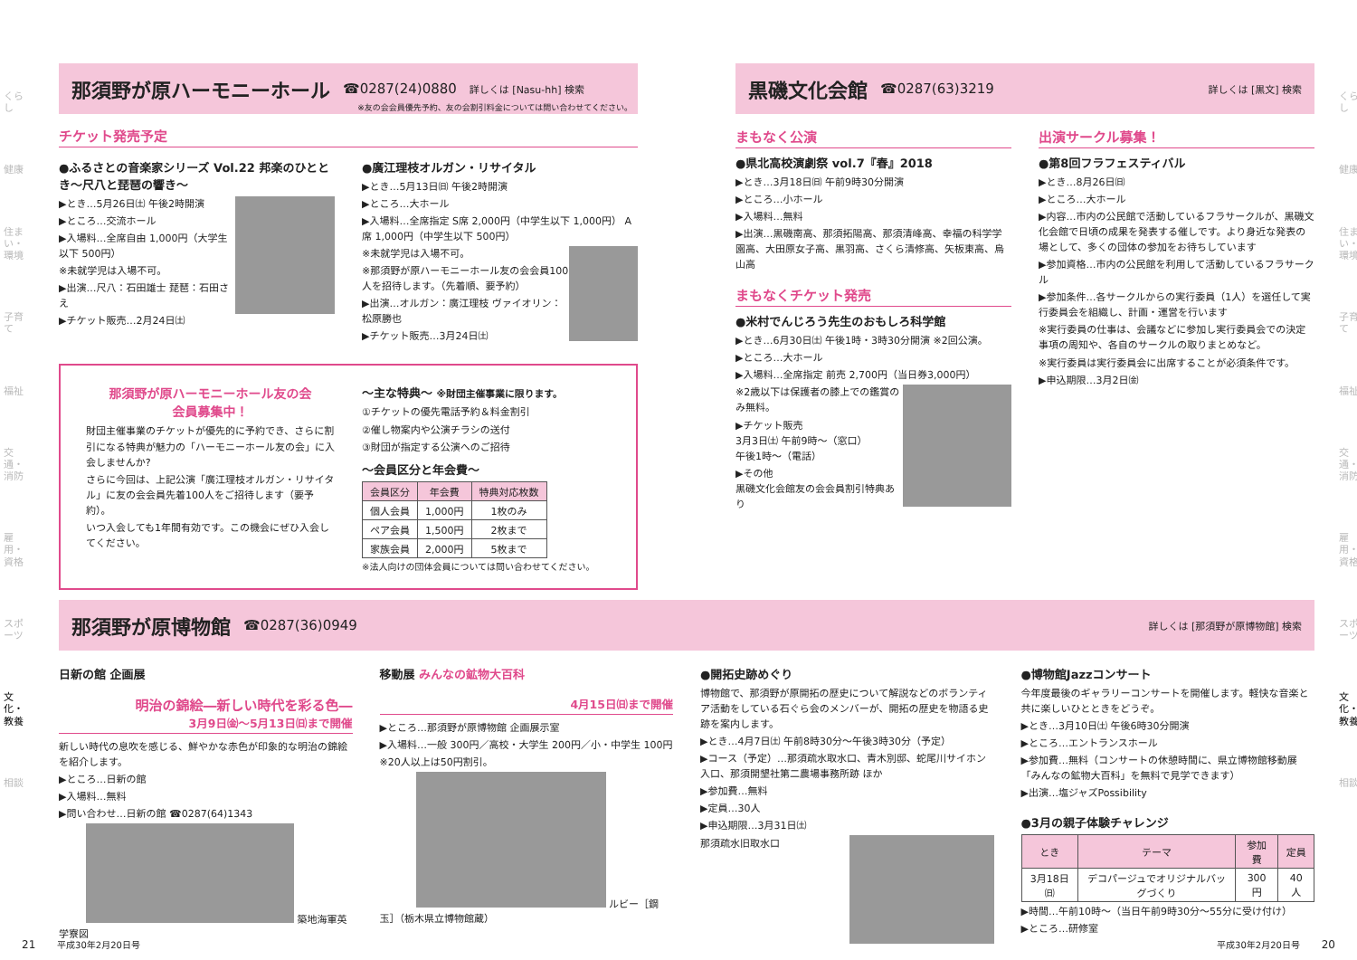くらし
健康
住まい・環境
子育て
福祉
交通・消防
雇用・資格
スポーツ
文化・教養
相談
くらし
健康
住まい・環境
子育て
福祉
交通・消防
雇用・資格
スポーツ
文化・教養
相談
那須野が原ハーモニーホール
☎0287(24)0880 詳しくは [Nasu-hh] 検索
※友の会会員優先予約、友の会割引料金については問い合わせてください。
チケット発売予定
●ふるさとの音楽家シリーズ Vol.22 邦楽のひととき～尺八と琵琶の響き～
▶とき…5月26日㈯ 午後2時開演
▶ところ…交流ホール
▶入場料…全席自由 1,000円（大学生以下 500円）
※未就学児は入場不可。
▶出演…尺八：石田雄士 琵琶：石田さえ
▶チケット販売…2月24日㈯
●廣江理枝オルガン・リサイタル
▶とき…5月13日㈰ 午後2時開演
▶ところ…大ホール
▶入場料…全席指定 S席 2,000円（中学生以下 1,000円） A席 1,000円（中学生以下 500円）
※未就学児は入場不可。
※那須野が原ハーモニーホール友の会会員100人を招待します。（先着順、要予約）
▶出演…オルガン：廣江理枝 ヴァイオリン：松原勝也
▶チケット販売…3月24日㈯
那須野が原ハーモニーホール友の会
会員募集中！
財団主催事業のチケットが優先的に予約でき、さらに割引になる特典が魅力の「ハーモニーホール友の会」に入会しませんか?
さらに今回は、上記公演「廣江理枝オルガン・リサイタル」に友の会会員先着100人をご招待します（要予約）。
いつ入会しても1年間有効です。この機会にぜひ入会してください。
～主な特典～ ※財団主催事業に限ります。
①チケットの優先電話予約＆料金割引
②催し物案内や公演チラシの送付
③財団が指定する公演へのご招待
～会員区分と年会費～
| 会員区分 | 年会費 | 特典対応枚数 |
| --- | --- | --- |
| 個人会員 | 1,000円 | 1枚のみ |
| ペア会員 | 1,500円 | 2枚まで |
| 家族会員 | 2,000円 | 5枚まで |
※法人向けの団体会員については問い合わせてください。
黒磯文化会館
☎0287(63)3219 詳しくは [黒文] 検索
まもなく公演
●県北高校演劇祭 vol.7『春』2018
▶とき…3月18日㈰ 午前9時30分開演
▶ところ…小ホール
▶入場料…無料
▶出演…黒磯南高、那須拓陽高、那須清峰高、幸福の科学学園高、大田原女子高、黒羽高、さくら清修高、矢板東高、烏山高
まもなくチケット発売
●米村でんじろう先生のおもしろ科学館
▶とき…6月30日㈯ 午後1時・3時30分開演 ※2回公演。
▶ところ…大ホール
▶入場料…全席指定 前売 2,700円（当日券3,000円）
※2歳以下は保護者の膝上での鑑賞のみ無料。
▶チケット販売
3月3日㈯ 午前9時～（窓口）
午後1時～（電話）
▶その他
黒磯文化会館友の会会員割引特典あり
出演サークル募集！
●第8回フラフェスティバル
▶とき…8月26日㈰
▶ところ…大ホール
▶内容…市内の公民館で活動しているフラサークルが、黒磯文化会館で日頃の成果を発表する催しです。より身近な発表の場として、多くの団体の参加をお待ちしています
▶参加資格…市内の公民館を利用して活動しているフラサークル
▶参加条件…各サークルからの実行委員（1人）を選任して実行委員会を組織し、計画・運営を行います
※実行委員の仕事は、会議などに参加し実行委員会での決定事項の周知や、各自のサークルの取りまとめなど。
※実行委員は実行委員会に出席することが必須条件です。
▶申込期限…3月2日㈮
那須野が原博物館
☎0287(36)0949 詳しくは [那須野が原博物館] 検索
日新の館 企画展
明治の錦絵―新しい時代を彩る色―
3月9日㈮～5月13日㈰まで開催
新しい時代の息吹を感じる、鮮やかな赤色が印象的な明治の錦絵を紹介します。
▶ところ…日新の館
▶入場料…無料
▶問い合わせ…日新の館 ☎0287(64)1343
築地海軍英学寮図
移動展 みんなの鉱物大百科
4月15日㈰まで開催
▶ところ…那須野が原博物館 企画展示室
▶入場料…一般 300円／高校・大学生 200円／小・中学生 100円
※20人以上は50円割引。
ルビー［鋼玉］（栃木県立博物館蔵）
●開拓史跡めぐり
博物館で、那須野が原開拓の歴史について解説などのボランティア活動をしている石ぐら会のメンバーが、開拓の歴史を物語る史跡を案内します。
▶とき…4月7日㈯ 午前8時30分～午後3時30分（予定）
▶コース（予定）…那須疏水取水口、青木別邸、蛇尾川サイホン入口、那須開墾社第二農場事務所跡 ほか
▶参加費…無料
▶定員…30人
▶申込期限…3月31日㈯
那須疏水旧取水口
●博物館Jazzコンサート
今年度最後のギャラリーコンサートを開催します。軽快な音楽と共に楽しいひとときをどうぞ。
▶とき…3月10日㈯ 午後6時30分開演
▶ところ…エントランスホール
▶参加費…無料（コンサートの休憩時間に、県立博物館移動展「みんなの鉱物大百科」を無料で見学できます）
▶出演…塩ジャズPossibility
●3月の親子体験チャレンジ
| とき | テーマ | 参加費 | 定員 |
| --- | --- | --- | --- |
| 3月18日㈰ | デコパージュでオリジナルバッグづくり | 300円 | 40人 |
▶時間…午前10時～（当日午前9時30分～55分に受け付け）
▶ところ…研修室
21 平成30年2月20日号 平成30年2月20日号 20